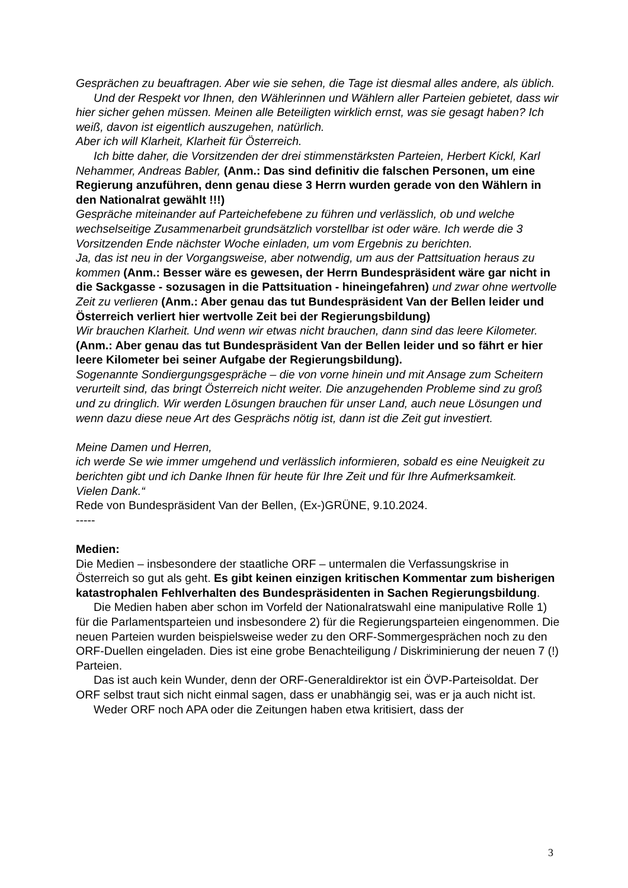Gesprächen zu beuaftragen. Aber wie sie sehen, die Tage ist diesmal alles andere, als üblich.
Und der Respekt vor Ihnen, den Wählerinnen und Wählern aller Parteien gebietet, dass wir hier sicher gehen müssen. Meinen alle Beteiligten wirklich ernst, was sie gesagt haben? Ich weiß, davon ist eigentlich auszugehen, natürlich.
Aber ich will Klarheit, Klarheit für Österreich.
Ich bitte daher, die Vorsitzenden der drei stimmenstärksten Parteien, Herbert Kickl, Karl Nehammer, Andreas Babler, (Anm.: Das sind definitiv die falschen Personen, um eine Regierung anzuführen, denn genau diese 3 Herrn wurden gerade von den Wählern in den Nationalrat gewählt !!!)
Gespräche miteinander auf Parteichefebene zu führen und verlässlich, ob und welche wechselseitige Zusammenarbeit grundsätzlich vorstellbar ist oder wäre. Ich werde die 3 Vorsitzenden Ende nächster Woche einladen, um vom Ergebnis zu berichten.
Ja, das ist neu in der Vorgangsweise, aber notwendig, um aus der Pattsituation heraus zu kommen (Anm.: Besser wäre es gewesen, der Herrn Bundespräsident wäre gar nicht in die Sackgasse - sozusagen in die Pattsituation - hineingefahren) und zwar ohne wertvolle Zeit zu verlieren (Anm.: Aber genau das tut Bundespräsident Van der Bellen leider und Österreich verliert hier wertvolle Zeit bei der Regierungsbildung)
Wir brauchen Klarheit. Und wenn wir etwas nicht brauchen, dann sind das leere Kilometer. (Anm.: Aber genau das tut Bundespräsident Van der Bellen leider und so fährt er hier leere Kilometer bei seiner Aufgabe der Regierungsbildung).
Sogenannte Sondiergungsgespräche – die von vorne hinein und mit Ansage zum Scheitern verurteilt sind, das bringt Österreich nicht weiter. Die anzugehenden Probleme sind zu groß und zu dringlich. Wir werden Lösungen brauchen für unser Land, auch neue Lösungen und wenn dazu diese neue Art des Gesprächs nötig ist, dann ist die Zeit gut investiert.
Meine Damen und Herren,
ich werde Se wie immer umgehend und verlässlich informieren, sobald es eine Neuigkeit zu berichten gibt und ich Danke Ihnen für heute für Ihre Zeit und für Ihre Aufmerksamkeit.
Vielen Dank.“
Rede von Bundespräsident Van der Bellen, (Ex-)GRÜNE, 9.10.2024.
-----
Medien:
Die Medien – insbesondere der staatliche ORF – untermalen die Verfassungskrise in Österreich so gut als geht. Es gibt keinen einzigen kritischen Kommentar zum bisherigen katastrophalen Fehlverhalten des Bundespräsidenten in Sachen Regierungsbildung.
Die Medien haben aber schon im Vorfeld der Nationalratswahl eine manipulative Rolle 1) für die Parlamentsparteien und insbesondere 2) für die Regierungsparteien eingenommen. Die neuen Parteien wurden beispielsweise weder zu den ORF-Sommergesprächen noch zu den ORF-Duellen eingeladen. Dies ist eine grobe Benachteiligung / Diskriminierung der neuen 7 (!) Parteien.
Das ist auch kein Wunder, denn der ORF-Generaldirektor ist ein ÖVP-Parteisoldat. Der ORF selbst traut sich nicht einmal sagen, dass er unabhängig sei, was er ja auch nicht ist.
Weder ORF noch APA oder die Zeitungen haben etwa kritisiert, dass der
3